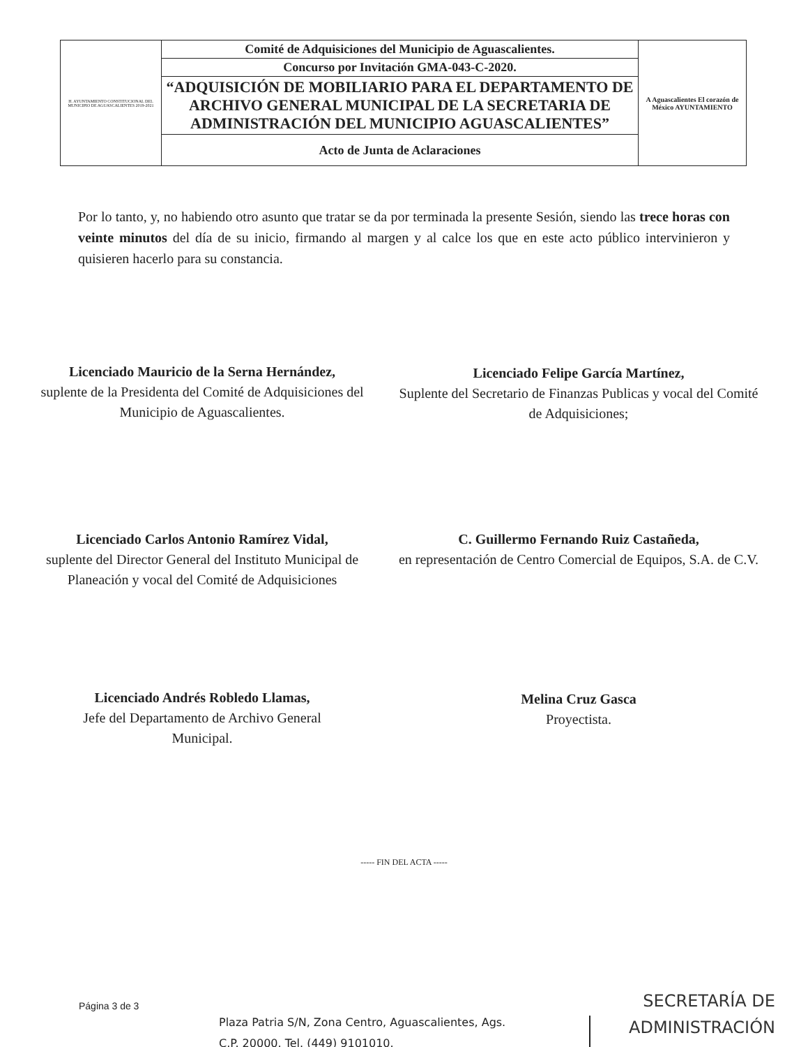| H. AYUNTAMIENTO CONSTITUCIONAL DEL MUNICIPIO DE AGUASCALIENTES 2019-2021 | Comité de Adquisiciones del Municipio de Aguascalientes. | A Aguascalientes El corazón de México AYUNTAMIENTO |
| | Concurso por Invitación GMA-043-C-2020. | |
| | “ADQUISICIÓN DE MOBILIARIO PARA EL DEPARTAMENTO DE ARCHIVO GENERAL MUNICIPAL DE LA SECRETARIA DE ADMINISTRACIÓN DEL MUNICIPIO AGUASCALIENTES” | |
| | Acto de Junta de Aclaraciones | |
Por lo tanto, y, no habiendo otro asunto que tratar se da por terminada la presente Sesión, siendo las trece horas con veinte minutos del día de su inicio, firmando al margen y al calce los que en este acto público intervinieron y quisieren hacerlo para su constancia.
Licenciado Mauricio de la Serna Hernández,
suplente de la Presidenta del Comité de Adquisiciones del Municipio de Aguascalientes.
Licenciado Felipe García Martínez,
Suplente del Secretario de Finanzas Publicas y vocal del Comité de Adquisiciones;
Licenciado Carlos Antonio Ramírez Vidal,
suplente del Director General del Instituto Municipal de Planeación y vocal del Comité de Adquisiciones
C. Guillermo Fernando Ruiz Castañeda,
en representación de Centro Comercial de Equipos, S.A. de C.V.
Licenciado Andrés Robledo Llamas,
Jefe del Departamento de Archivo General Municipal.
Melina Cruz Gasca
Proyectista.
----- FIN DEL ACTA -----
Página 3 de 3
Plaza Patria S/N, Zona Centro, Aguascalientes, Ags.
C.P. 20000. Tel. (449) 9101010.
SECRETARÍA DE
ADMINISTRACIÓN